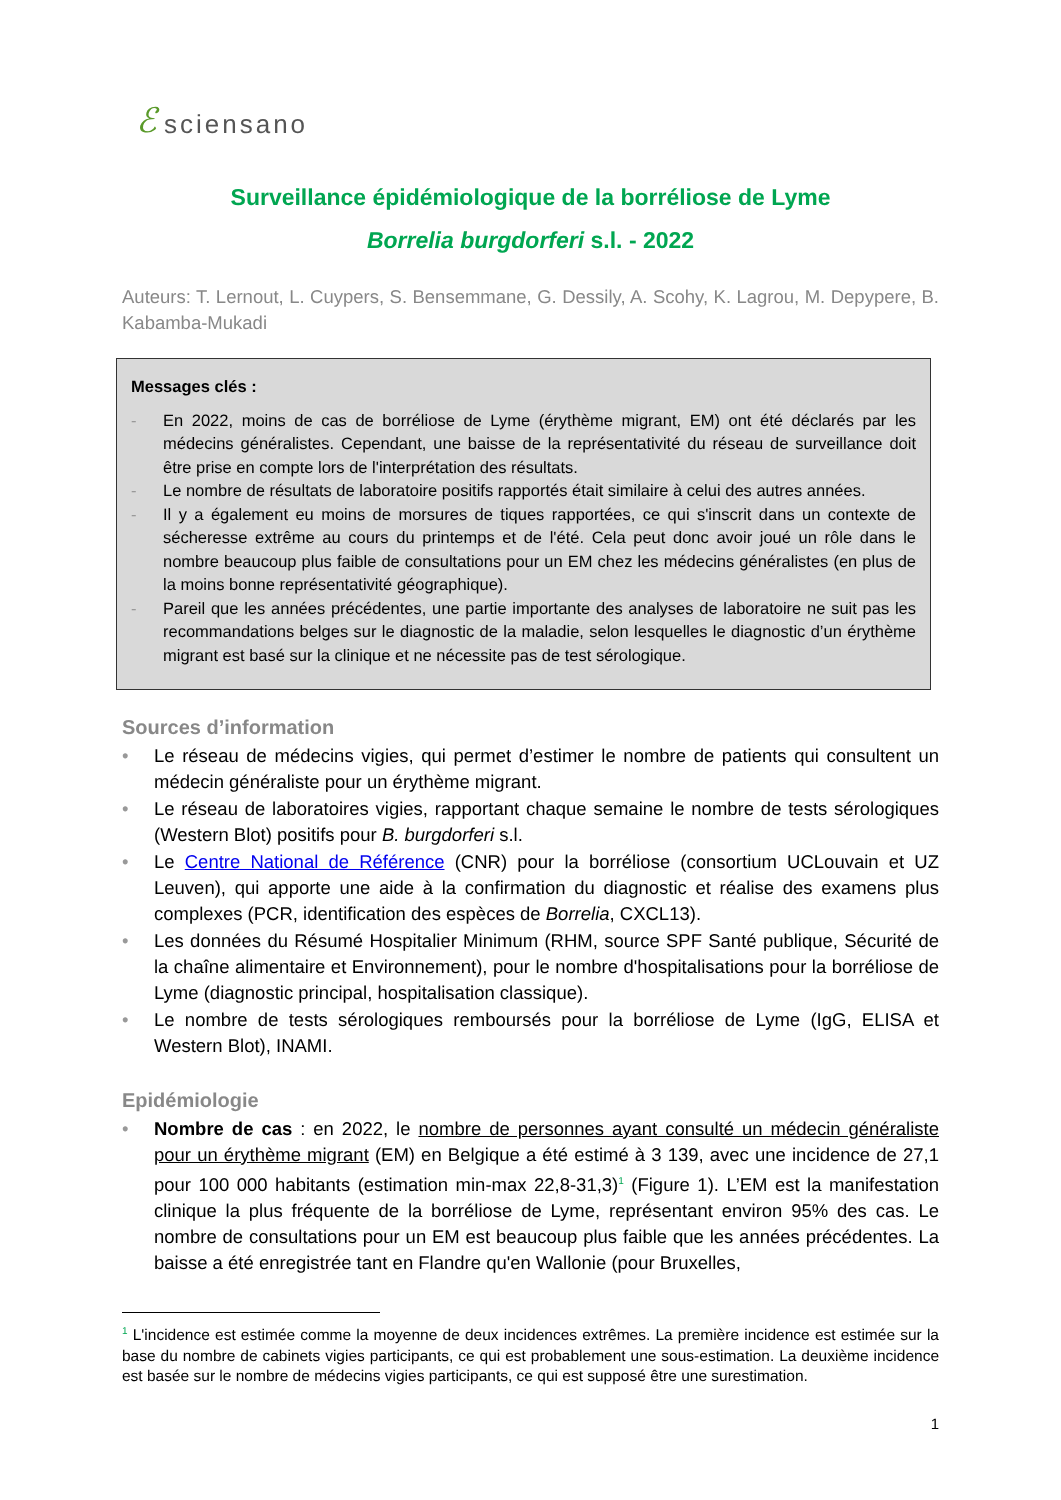ℰsciensano
Surveillance épidémiologique de la borréliose de Lyme
Borrelia burgdorferi s.l. - 2022
Auteurs: T. Lernout, L. Cuypers, S. Bensemmane, G. Dessily, A. Scohy, K. Lagrou, M. Depypere, B. Kabamba-Mukadi
Messages clés :
- En 2022, moins de cas de borréliose de Lyme (érythème migrant, EM) ont été déclarés par les médecins généralistes. Cependant, une baisse de la représentativité du réseau de surveillance doit être prise en compte lors de l'interprétation des résultats.
- Le nombre de résultats de laboratoire positifs rapportés était similaire à celui des autres années.
- Il y a également eu moins de morsures de tiques rapportées, ce qui s'inscrit dans un contexte de sécheresse extrême au cours du printemps et de l'été. Cela peut donc avoir joué un rôle dans le nombre beaucoup plus faible de consultations pour un EM chez les médecins généralistes (en plus de la moins bonne représentativité géographique).
- Pareil que les années précédentes, une partie importante des analyses de laboratoire ne suit pas les recommandations belges sur le diagnostic de la maladie, selon lesquelles le diagnostic d’un érythème migrant est basé sur la clinique et ne nécessite pas de test sérologique.
Sources d’information
• Le réseau de médecins vigies, qui permet d’estimer le nombre de patients qui consultent un médecin généraliste pour un érythème migrant.
• Le réseau de laboratoires vigies, rapportant chaque semaine le nombre de tests sérologiques (Western Blot) positifs pour B. burgdorferi s.l.
• Le Centre National de Référence (CNR) pour la borréliose (consortium UCLouvain et UZ Leuven), qui apporte une aide à la confirmation du diagnostic et réalise des examens plus complexes (PCR, identification des espèces de Borrelia, CXCL13).
• Les données du Résumé Hospitalier Minimum (RHM, source SPF Santé publique, Sécurité de la chaîne alimentaire et Environnement), pour le nombre d'hospitalisations pour la borréliose de Lyme (diagnostic principal, hospitalisation classique).
• Le nombre de tests sérologiques remboursés pour la borréliose de Lyme (IgG, ELISA et Western Blot), INAMI.
Epidémiologie
• Nombre de cas : en 2022, le nombre de personnes ayant consulté un médecin généraliste pour un érythème migrant (EM) en Belgique a été estimé à 3 139, avec une incidence de 27,1 pour 100 000 habitants (estimation min-max 22,8-31,3)<sup>1</sup> (Figure 1). L’EM est la manifestation clinique la plus fréquente de la borréliose de Lyme, représentant environ 95% des cas. Le nombre de consultations pour un EM est beaucoup plus faible que les années précédentes. La baisse a été enregistrée tant en Flandre qu'en Wallonie (pour Bruxelles,
<sup>1</sup> L'incidence est estimée comme la moyenne de deux incidences extrêmes. La première incidence est estimée sur la base du nombre de cabinets vigies participants, ce qui est probablement une sous-estimation. La deuxième incidence est basée sur le nombre de médecins vigies participants, ce qui est supposé être une surestimation.
1